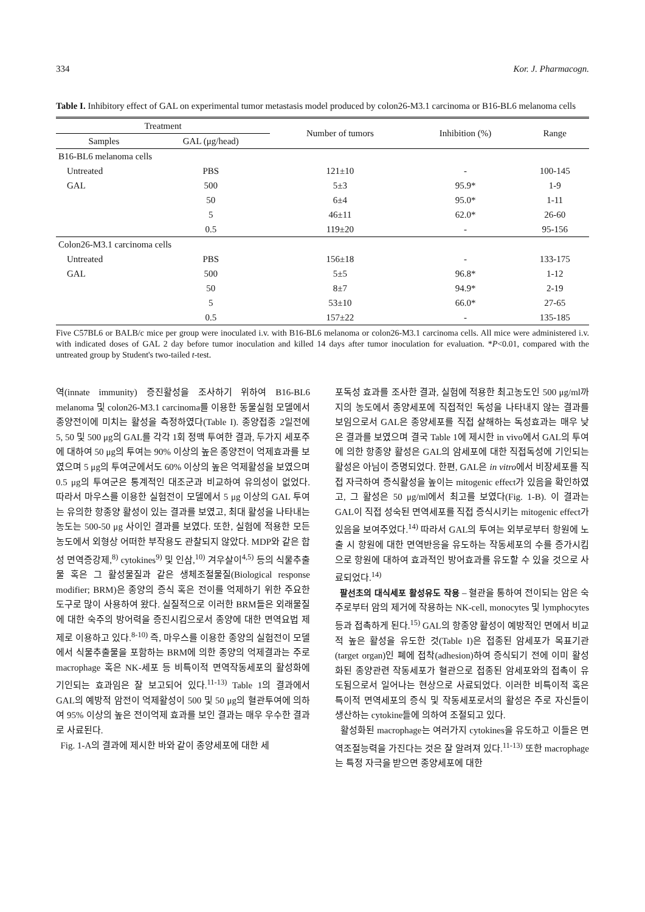334 Kor. J. Pharmacogn.
Table I. Inhibitory effect of GAL on experimental tumor metastasis model produced by colon26-M3.1 carcinoma or B16-BL6 melanoma cells
| Treatment | | Number of tumors | Inhibition (%) | Range |
| --- | --- | --- | --- | --- |
| Samples | GAL (μg/head) | | | |
| B16-BL6 melanoma cells | | | | |
| Untreated | PBS | 121±10 | - | 100-145 |
| GAL | 500 | 5±3 | 95.9* | 1-9 |
| | 50 | 6±4 | 95.0* | 1-11 |
| | 5 | 46±11 | 62.0* | 26-60 |
| | 0.5 | 119±20 | - | 95-156 |
| Colon26-M3.1 carcinoma cells | | | | |
| Untreated | PBS | 156±18 | - | 133-175 |
| GAL | 500 | 5±5 | 96.8* | 1-12 |
| | 50 | 8±7 | 94.9* | 2-19 |
| | 5 | 53±10 | 66.0* | 27-65 |
| | 0.5 | 157±22 | - | 135-185 |
Five C57BL6 or BALB/c mice per group were inoculated i.v. with B16-BL6 melanoma or colon26-M3.1 carcinoma cells. All mice were administered i.v. with indicated doses of GAL 2 day before tumor inoculation and killed 14 days after tumor inoculation for evaluation. *P<0.01, compared with the untreated group by Student's two-tailed t-test.
역(innate immunity) 증진활성을 조사하기 위하여 B16-BL6 melanoma 및 colon26-M3.1 carcinoma를 이용한 동물실험 모델에서 종양전이에 미치는 활성을 측정하였다(Table I). 종양접종 2일전에 5, 50 및 500 μg의 GAL를 각각 1회 정맥 투여한 결과, 두가지 세포주에 대하여 50 μg의 투여는 90% 이상의 높은 종양전이 억제효과를 보였으며 5 μg의 투여군에서도 60% 이상의 높은 억제활성을 보였으며 0.5 μg의 투여군은 통계적인 대조군과 비교하여 유의성이 없었다. 따라서 마우스를 이용한 실험전이 모델에서 5 μg 이상의 GAL 투여는 유의한 항종양 활성이 있는 결과를 보였고, 최대 활성을 나타내는 농도는 500-50 μg 사이인 결과를 보였다. 또한, 실험에 적용한 모든 농도에서 외형상 어떠한 부작용도 관찰되지 않았다. MDP와 같은 합성 면역증강제,<sup>8)</sup> cytokines<sup>9)</sup> 및 인삼,<sup>10)</sup> 겨우살이<sup>4,5)</sup> 등의 식물추출물 혹은 그 활성물질과 같은 생체조절물질(Biological response modifier; BRM)은 종양의 증식 혹은 전이를 억제하기 위한 주요한 도구로 많이 사용하여 왔다. 실질적으로 이러한 BRM들은 외래물질에 대한 숙주의 방어력을 증진시킴으로서 종양에 대한 면역요법 제제로 이용하고 있다.<sup>8-10)</sup> 즉, 마우스를 이용한 종양의 실험전이 모델에서 식물추출물을 포함하는 BRM에 의한 종양의 억제결과는 주로 macrophage 혹은 NK-세포 등 비특이적 면역작동세포의 활성화에 기인되는 효과임은 잘 보고되어 있다.<sup>11-13)</sup> Table 1의 결과에서 GAL의 예방적 암전이 억제활성이 500 및 50 μg의 혈관투여에 의하여 95% 이상의 높은 전이억제 효과를 보인 결과는 매우 우수한 결과로 사료된다.
Fig. 1-A의 결과에 제시한 바와 같이 종양세포에 대한 세
포독성 효과를 조사한 결과, 실험에 적용한 최고농도인 500 μg/ml까지의 농도에서 종양세포에 직접적인 독성을 나타내지 않는 결과를 보임으로서 GAL은 종양세포를 직접 살해하는 독성효과는 매우 낮은 결과를 보였으며 결국 Table 1에 제시한 in vivo에서 GAL의 투여에 의한 항종양 활성은 GAL의 암세포에 대한 직접독성에 기인되는 활성은 아님이 증명되었다. 한편, GAL은 in vitro에서 비장세포를 직접 자극하여 증식활성을 높이는 mitogenic effect가 있음을 확인하였고, 그 활성은 50 μg/ml에서 최고를 보였다(Fig. 1-B). 이 결과는 GAL이 직접 성숙된 면역세포를 직접 증식시키는 mitogenic effect가 있음을 보여주었다.<sup>14)</sup> 따라서 GAL의 투여는 외부로부터 항원에 노출 시 항원에 대한 면역반응을 유도하는 작동세포의 수를 증가시킴으로 항원에 대하여 효과적인 방어효과를 유도할 수 있을 것으로 사료되었다.<sup>14)</sup>
팔선초의 대식세포 활성유도 작용 – 혈관을 통하여 전이되는 암은 숙주로부터 암의 제거에 작용하는 NK-cell, monocytes 및 lymphocytes 등과 접촉하게 된다.<sup>15)</sup> GAL의 항종양 활성이 예방적인 면에서 비교적 높은 활성을 유도한 것(Table I)은 접종된 암세포가 목표기관(target organ)인 폐에 접착(adhesion)하여 증식되기 전에 이미 활성화된 종양관련 작동세포가 혈관으로 접종된 암세포와의 접촉이 유도됨으로서 일어나는 현상으로 사료되었다. 이러한 비특이적 혹은 특이적 면역세포의 증식 및 작동세포로서의 활성은 주로 자신들이 생산하는 cytokine들에 의하여 조절되고 있다.
활성화된 macrophage는 여러가지 cytokines을 유도하고 이들은 면역조절능력을 가진다는 것은 잘 알려져 있다.<sup>11-13)</sup> 또한 macrophage는 특정 자극을 받으면 종양세포에 대한